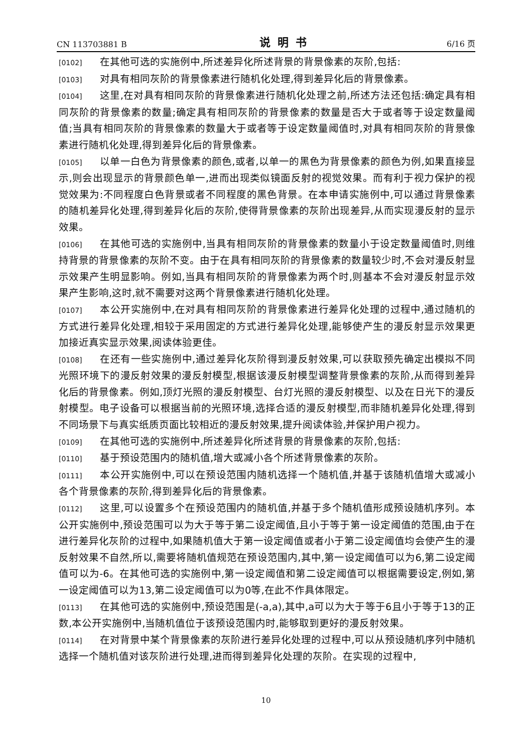CN 113703881 B 说明书 6/16 页
[0102] 在其他可选的实施例中,所述差异化所述背景的背景像素的灰阶,包括:
[0103] 对具有相同灰阶的背景像素进行随机化处理,得到差异化后的背景像素。
[0104] 这里,在对具有相同灰阶的背景像素进行随机化处理之前,所述方法还包括:确定具有相同灰阶的背景像素的数量;确定具有相同灰阶的背景像素的数量是否大于或者等于设定数量阈值;当具有相同灰阶的背景像素的数量大于或者等于设定数量阈值时,对具有相同灰阶的背景像素进行随机化处理,得到差异化后的背景像素。
[0105] 以单一白色为背景像素的颜色,或者,以单一的黑色为背景像素的颜色为例,如果直接显示,则会出现显示的背景颜色单一,进而出现类似镜面反射的视觉效果。而有利于视力保护的视觉效果为:不同程度白色背景或者不同程度的黑色背景。在本申请实施例中,可以通过背景像素的随机差异化处理,得到差异化后的灰阶,使得背景像素的灰阶出现差异,从而实现漫反射的显示效果。
[0106] 在其他可选的实施例中,当具有相同灰阶的背景像素的数量小于设定数量阈值时,则维持背景的背景像素的灰阶不变。由于在具有相同灰阶的背景像素的数量较少时,不会对漫反射显示效果产生明显影响。例如,当具有相同灰阶的背景像素为两个时,则基本不会对漫反射显示效果产生影响,这时,就不需要对这两个背景像素进行随机化处理。
[0107] 本公开实施例中,在对具有相同灰阶的背景像素进行差异化处理的过程中,通过随机的方式进行差异化处理,相较于采用固定的方式进行差异化处理,能够使产生的漫反射显示效果更加接近真实显示效果,阅读体验更佳。
[0108] 在还有一些实施例中,通过差异化灰阶得到漫反射效果,可以获取预先确定出模拟不同光照环境下的漫反射效果的漫反射模型,根据该漫反射模型调整背景像素的灰阶,从而得到差异化后的背景像素。例如,顶灯光照的漫反射模型、台灯光照的漫反射模型、以及在日光下的漫反射模型。电子设备可以根据当前的光照环境,选择合适的漫反射模型,而非随机差异化处理,得到不同场景下与真实纸质页面比较相近的漫反射效果,提升阅读体验,并保护用户视力。
[0109] 在其他可选的实施例中,所述差异化所述背景的背景像素的灰阶,包括:
[0110] 基于预设范围内的随机值,增大或减小各个所述背景像素的灰阶。
[0111] 本公开实施例中,可以在预设范围内随机选择一个随机值,并基于该随机值增大或减小各个背景像素的灰阶,得到差异化后的背景像素。
[0112] 这里,可以设置多个在预设范围内的随机值,并基于多个随机值形成预设随机序列。本公开实施例中,预设范围可以为大于等于第二设定阈值,且小于等于第一设定阈值的范围,由于在进行差异化灰阶的过程中,如果随机值大于第一设定阈值或者小于第二设定阈值均会使产生的漫反射效果不自然,所以,需要将随机值规范在预设范围内,其中,第一设定阈值可以为6,第二设定阈值可以为-6。在其他可选的实施例中,第一设定阈值和第二设定阈值可以根据需要设定,例如,第一设定阈值可以为13,第二设定阈值可以为0等,在此不作具体限定。
[0113] 在其他可选的实施例中,预设范围是(-a,a),其中,a可以为大于等于6且小于等于13的正数,本公开实施例中,当随机值位于该预设范围内时,能够取到更好的漫反射效果。
[0114] 在对背景中某个背景像素的灰阶进行差异化处理的过程中,可以从预设随机序列中随机选择一个随机值对该灰阶进行处理,进而得到差异化处理的灰阶。在实现的过程中,
10